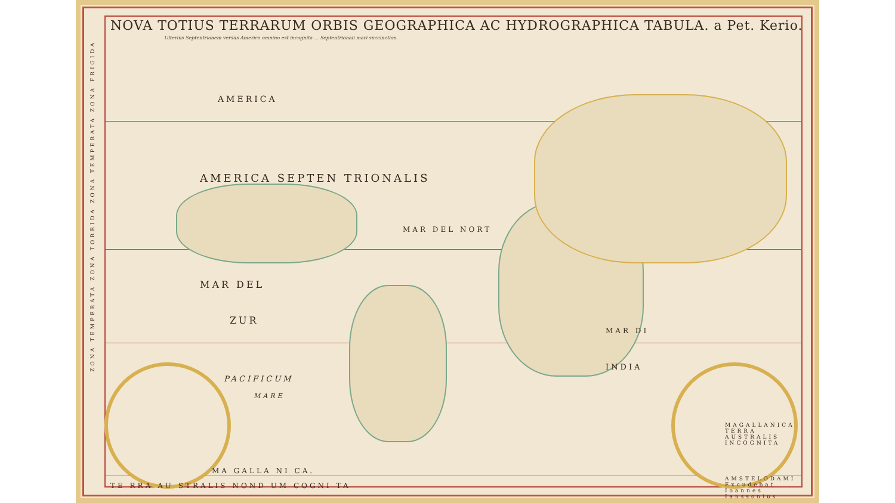NOVA TOTIUS TERRARUM ORBIS GEOGRAPHICA AC HYDROGRAPHICA TABULA. a Pet. Kerio.
Ulterius Septentrionem versus America omnino est incognita ... Septentrionali mari succinctam.
AMERICA
AMERICA SEPTEN TRIONALIS
MAR DEL
MAR DEL NORT
ZUR
PACIFICUM
MARE
INDIA
MAR DI
MAGALLANICA TERRA AUSTRALIS INCOGNITA
AMSTELODAMI Excudebat Ioannes Ianssonius
MA GALLA NI CA.
TE RRA AU STRALIS NOND UM COGNI TA
ZONA TEMPERATA ZONA TORRIDA ZONA TEMPERATA ZONA FRIGIDA